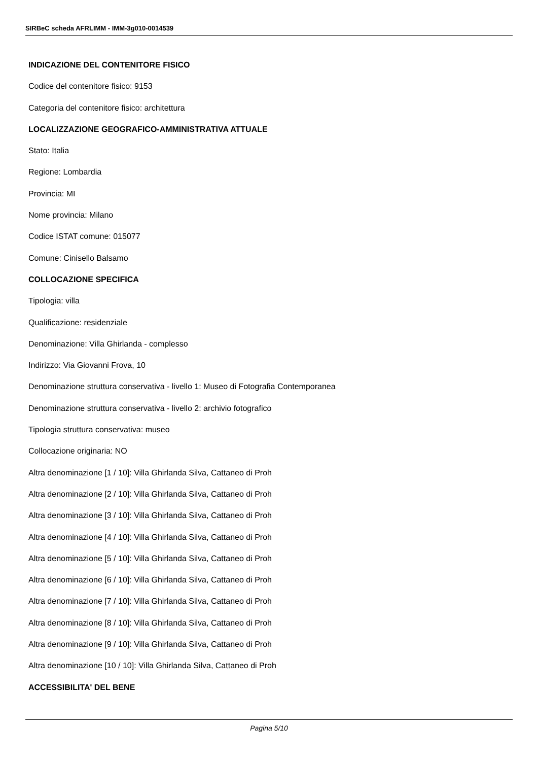SIRBeC scheda AFRLIMM - IMM-3g010-0014539
INDICAZIONE DEL CONTENITORE FISICO
Codice del contenitore fisico: 9153
Categoria del contenitore fisico: architettura
LOCALIZZAZIONE GEOGRAFICO-AMMINISTRATIVA ATTUALE
Stato: Italia
Regione: Lombardia
Provincia: MI
Nome provincia: Milano
Codice ISTAT comune: 015077
Comune: Cinisello Balsamo
COLLOCAZIONE SPECIFICA
Tipologia: villa
Qualificazione: residenziale
Denominazione: Villa Ghirlanda - complesso
Indirizzo: Via Giovanni Frova, 10
Denominazione struttura conservativa - livello 1: Museo di Fotografia Contemporanea
Denominazione struttura conservativa - livello 2: archivio fotografico
Tipologia struttura conservativa: museo
Collocazione originaria: NO
Altra denominazione [1 / 10]: Villa Ghirlanda Silva, Cattaneo di Proh
Altra denominazione [2 / 10]: Villa Ghirlanda Silva, Cattaneo di Proh
Altra denominazione [3 / 10]: Villa Ghirlanda Silva, Cattaneo di Proh
Altra denominazione [4 / 10]: Villa Ghirlanda Silva, Cattaneo di Proh
Altra denominazione [5 / 10]: Villa Ghirlanda Silva, Cattaneo di Proh
Altra denominazione [6 / 10]: Villa Ghirlanda Silva, Cattaneo di Proh
Altra denominazione [7 / 10]: Villa Ghirlanda Silva, Cattaneo di Proh
Altra denominazione [8 / 10]: Villa Ghirlanda Silva, Cattaneo di Proh
Altra denominazione [9 / 10]: Villa Ghirlanda Silva, Cattaneo di Proh
Altra denominazione [10 / 10]: Villa Ghirlanda Silva, Cattaneo di Proh
ACCESSIBILITA' DEL BENE
Pagina 5/10